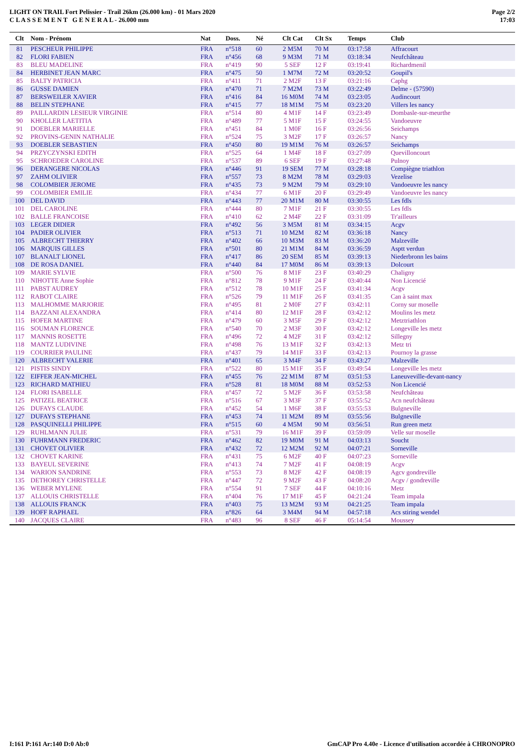LIGHT ON TRAIL Fort Pelissier - Trail 26km (26.000 km) - 01 Mars 2020
C L A S S E M E N T G E N E R A L - 26.000 mm
Page 2/2
17:03
| Clt | Nom - Prénom | Nat | Doss. | Né | Clt Cat | Clt Sx | Temps | Club |
| --- | --- | --- | --- | --- | --- | --- | --- | --- |
| 81 | PESCHEUR PHILIPPE | FRA | n°518 | 60 | 2 M5M | 70 M | 03:17:58 | Affracourt |
| 82 | FLORI FABIEN | FRA | n°456 | 68 | 9 M3M | 71 M | 03:18:34 | Neufchâteau |
| 83 | BLEU MADELINE | FRA | n°419 | 90 | 5 SEF | 12 F | 03:19:41 | Richardmenil |
| 84 | HERBINET JEAN MARC | FRA | n°475 | 50 | 1 M7M | 72 M | 03:20:52 | Goupil's |
| 85 | BALTY PATRICIA | FRA | n°411 | 71 | 2 M2F | 13 F | 03:21:16 | Caphg |
| 86 | GUSSE DAMIEN | FRA | n°470 | 71 | 7 M2M | 73 M | 03:22:49 | Delme - (57590) |
| 87 | BERSWEILER XAVIER | FRA | n°416 | 84 | 16 M0M | 74 M | 03:23:05 | Audincourt |
| 88 | BELIN STEPHANE | FRA | n°415 | 77 | 18 M1M | 75 M | 03:23:20 | Villers les nancy |
| 89 | PAILLARDIN LESIEUR VIRGINIE | FRA | n°514 | 80 | 4 M1F | 14 F | 03:23:49 | Dombasle-sur-meurthe |
| 90 | KHOLLER LAETITIA | FRA | n°489 | 77 | 5 M1F | 15 F | 03:24:55 | Vandoeuvre |
| 91 | DOEBLER MARIELLE | FRA | n°451 | 84 | 1 M0F | 16 F | 03:26:56 | Seichamps |
| 92 | PROVINS-GENIN NATHALIE | FRA | n°524 | 75 | 3 M2F | 17 F | 03:26:57 | Nancy |
| 93 | DOEBLER SEBASTIEN | FRA | n°450 | 80 | 19 M1M | 76 M | 03:26:57 | Seichamps |
| 94 | PRZYCZYNSKI EDITH | FRA | n°525 | 64 | 1 M4F | 18 F | 03:27:09 | Quevilloncourt |
| 95 | SCHROEDER CAROLINE | FRA | n°537 | 89 | 6 SEF | 19 F | 03:27:48 | Pulnoy |
| 96 | DERANGERE NICOLAS | FRA | n°446 | 91 | 19 SEM | 77 M | 03:28:18 | Compiègne triathlon |
| 97 | ZAHM OLIVIER | FRA | n°557 | 73 | 8 M2M | 78 M | 03:29:03 | Vezelise |
| 98 | COLOMBIER JEROME | FRA | n°435 | 73 | 9 M2M | 79 M | 03:29:10 | Vandoeuvre les nancy |
| 99 | COLOMBIER EMILIE | FRA | n°434 | 77 | 6 M1F | 20 F | 03:29:49 | Vandoeuvre les nancy |
| 100 | DEL DAVID | FRA | n°443 | 77 | 20 M1M | 80 M | 03:30:55 | Les fdls |
| 101 | DEL CAROLINE | FRA | n°444 | 80 | 7 M1F | 21 F | 03:30:55 | Les fdls |
| 102 | BALLE FRANCOISE | FRA | n°410 | 62 | 2 M4F | 22 F | 03:31:09 | Tr'ailleurs |
| 103 | LEGER DIDIER | FRA | n°492 | 56 | 3 M5M | 81 M | 03:34:15 | Acgv |
| 104 | PADIER OLIVIER | FRA | n°513 | 71 | 10 M2M | 82 M | 03:36:18 | Nancy |
| 105 | ALBRECHT THIERRY | FRA | n°402 | 66 | 10 M3M | 83 M | 03:36:20 | Malzeville |
| 106 | MARQUIS GILLES | FRA | n°501 | 80 | 21 M1M | 84 M | 03:36:59 | Asptt verdun |
| 107 | BLANALT LIONEL | FRA | n°417 | 86 | 20 SEM | 85 M | 03:39:13 | Niederbronn les bains |
| 108 | DE ROSA DANIEL | FRA | n°440 | 84 | 17 M0M | 86 M | 03:39:13 | Dolcourt |
| 109 | MARIE SYLVIE | FRA | n°500 | 76 | 8 M1F | 23 F | 03:40:29 | Chaligny |
| 110 | NIHOTTE Anne Sophie | FRA | n°812 | 78 | 9 M1F | 24 F | 03:40:44 | Non Licencié |
| 111 | PABST AUDREY | FRA | n°512 | 78 | 10 M1F | 25 F | 03:41:34 | Acgv |
| 112 | RABOT CLAIRE | FRA | n°526 | 79 | 11 M1F | 26 F | 03:41:35 | Can à saint max |
| 113 | MALHOMME MARJORIE | FRA | n°495 | 81 | 2 M0F | 27 F | 03:42:11 | Corny sur moselle |
| 114 | BAZZANI ALEXANDRA | FRA | n°414 | 80 | 12 M1F | 28 F | 03:42:12 | Moulins les metz |
| 115 | HOFER MARTINE | FRA | n°479 | 60 | 3 M5F | 29 F | 03:42:12 | Metztriathlon |
| 116 | SOUMAN FLORENCE | FRA | n°540 | 70 | 2 M3F | 30 F | 03:42:12 | Longeville les metz |
| 117 | MANNIS ROSETTE | FRA | n°496 | 72 | 4 M2F | 31 F | 03:42:12 | Sillegny |
| 118 | MANTZ LUDIVINE | FRA | n°498 | 76 | 13 M1F | 32 F | 03:42:13 | Metz tri |
| 119 | COURRIER PAULINE | FRA | n°437 | 79 | 14 M1F | 33 F | 03:42:13 | Pournoy la grasse |
| 120 | ALBRECHT VALERIE | FRA | n°401 | 65 | 3 M4F | 34 F | 03:43:27 | Malzeville |
| 121 | PISTIS SINDY | FRA | n°522 | 80 | 15 M1F | 35 F | 03:49:54 | Longeville les metz |
| 122 | EIFFER JEAN-MICHEL | FRA | n°455 | 76 | 22 M1M | 87 M | 03:51:53 | Laneuveville-devant-nancy |
| 123 | RICHARD MATHIEU | FRA | n°528 | 81 | 18 M0M | 88 M | 03:52:53 | Non Licencié |
| 124 | FLORI ISABELLE | FRA | n°457 | 72 | 5 M2F | 36 F | 03:53:58 | Neufchâteau |
| 125 | PATIZEL BEATRICE | FRA | n°516 | 67 | 3 M3F | 37 F | 03:55:52 | Acn neufchâteau |
| 126 | DUFAYS CLAUDE | FRA | n°452 | 54 | 1 M6F | 38 F | 03:55:53 | Bulgneville |
| 127 | DUFAYS STEPHANE | FRA | n°453 | 74 | 11 M2M | 89 M | 03:55:56 | Bulgneville |
| 128 | PASQUINELLI PHILIPPE | FRA | n°515 | 60 | 4 M5M | 90 M | 03:56:51 | Run green metz |
| 129 | RUHLMANN JULIE | FRA | n°531 | 79 | 16 M1F | 39 F | 03:59:09 | Velle sur moselle |
| 130 | FUHRMANN FREDERIC | FRA | n°462 | 82 | 19 M0M | 91 M | 04:03:13 | Soucht |
| 131 | CHOVET OLIVIER | FRA | n°432 | 72 | 12 M2M | 92 M | 04:07:21 | Sorneville |
| 132 | CHOVET KARINE | FRA | n°431 | 75 | 6 M2F | 40 F | 04:07:23 | Sorneville |
| 133 | BAYEUL SEVERINE | FRA | n°413 | 74 | 7 M2F | 41 F | 04:08:19 | Acgv |
| 134 | WARION SANDRINE | FRA | n°553 | 73 | 8 M2F | 42 F | 04:08:19 | Agcv gondreville |
| 135 | DETHOREY CHRISTELLE | FRA | n°447 | 72 | 9 M2F | 43 F | 04:08:20 | Acgv / gondreville |
| 136 | WEBER MYLENE | FRA | n°554 | 91 | 7 SEF | 44 F | 04:10:16 | Metz |
| 137 | ALLOUIS CHRISTELLE | FRA | n°404 | 76 | 17 M1F | 45 F | 04:21:24 | Team impala |
| 138 | ALLOUIS FRANCK | FRA | n°403 | 75 | 13 M2M | 93 M | 04:21:25 | Team impala |
| 139 | HOFF RAPHAEL | FRA | n°826 | 64 | 3 M4M | 94 M | 04:57:18 | Acs stiring wendel |
| 140 | JACQUES CLAIRE | FRA | n°483 | 96 | 8 SEF | 46 F | 05:14:54 | Moussey |
I:161 P:161 Ar:140 D:0 Ab:0 GmCAP Pro 4.40e - Licence d'utilisation accordée à CHRONOPRO